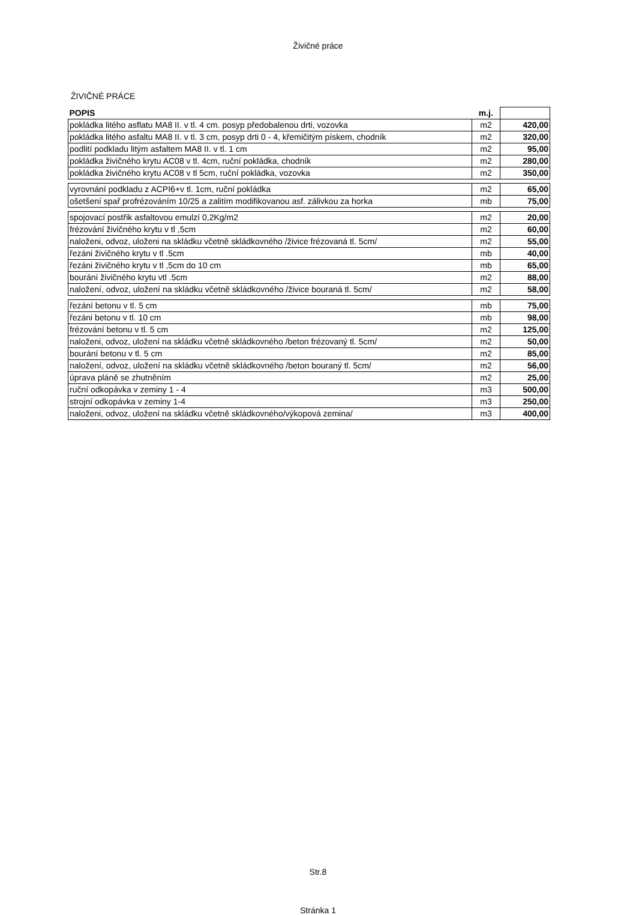Živičné práce
ŽIVIČNÉ PRÁCE
| POPIS | m.j. | |
| pokládka litého asflatu MA8 II. v tl. 4 cm. posyp předobalenou drti, vozovka | m2 | 420,00 |
| pokládka litého asfaltu MA8 II. v tl. 3 cm, posyp drti 0 - 4, křemičitým pískem, chodník | m2 | 320,00 |
| podlití podkladu litým asfaltem MA8 II. v tl. 1 cm | m2 | 95,00 |
| pokládka živičného krytu AC08 v tl. 4cm, ruční pokládka, chodník | m2 | 280,00 |
| pokládka živičného krytu AC08 v tl 5cm, ruční pokládka, vozovka | m2 | 350,00 |
| vyrovnání podkladu z ACPI6+v tl. 1cm, ruční pokládka | m2 | 65,00 |
| ošetšení spař profrézováním 10/25 a zalitím modifikovanou asf. zálivkou za horka | mb | 75,00 |
| spojovací postřik asfaltovou emulzí 0,2Kg/m2 | m2 | 20,00 |
| frézování živičného krytu v tl ,5cm | m2 | 60,00 |
| naloženi, odvoz, uloženi na skládku včetně skládkovného /živice frézovaná tl. 5cm/ | m2 | 55,00 |
| řezáni živičného krytu v tl .5cm | mb | 40,00 |
| řezáni živičného krytu v tl ,5cm do 10 cm | mb | 65,00 |
| bourání živičného krytu vtl .5cm | m2 | 88,00 |
| naložení, odvoz, uložení na skládku včetně skládkovného /živice bouraná tl. 5cm/ | m2 | 58,00 |
| řezání betonu v tl. 5 cm | mb | 75,00 |
| řezáni betonu v tl. 10 cm | mb | 98,00 |
| frézování betonu v tl. 5 cm | m2 | 125,00 |
| naloženi, odvoz, uložení na skládku včetně skládkovného /beton frézovaný tl. 5cm/ | m2 | 50,00 |
| bourání betonu v tl. 5 cm | m2 | 85,00 |
| naložení, odvoz, uložení na skládku včetně skládkovného /beton bouraný tl. 5cm/ | m2 | 56,00 |
| úprava pláně se zhutněním | m2 | 25,00 |
| ruční odkopávka v zeminy 1 - 4 | m3 | 500,00 |
| strojní odkopávka v zeminy 1-4 | m3 | 250,00 |
| naloženi, odvoz, uložení na skládku včetně skládkovného/výkopová zemina/ | m3 | 400,00 |
Str.8
Stránka 1